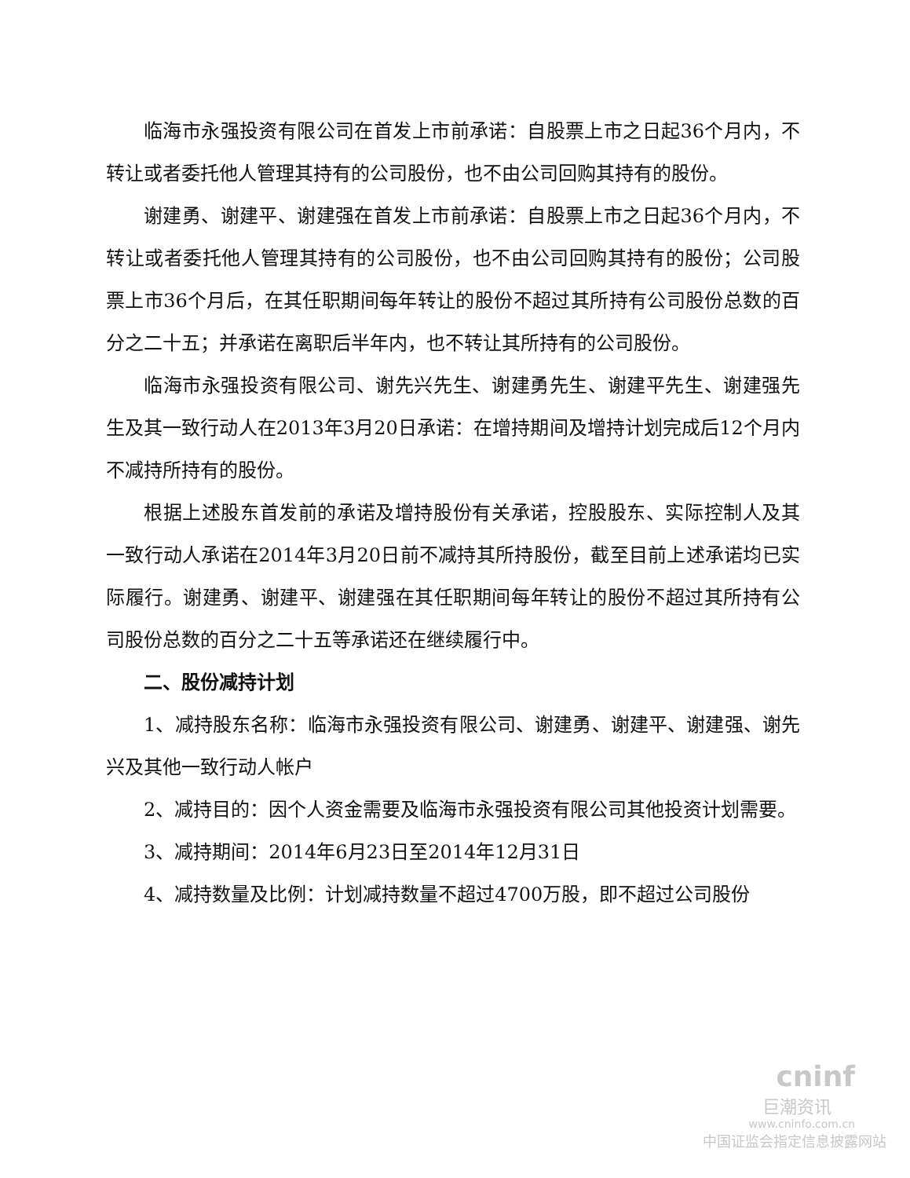临海市永强投资有限公司在首发上市前承诺：自股票上市之日起36个月内，不转让或者委托他人管理其持有的公司股份，也不由公司回购其持有的股份。
谢建勇、谢建平、谢建强在首发上市前承诺：自股票上市之日起36个月内，不转让或者委托他人管理其持有的公司股份，也不由公司回购其持有的股份；公司股票上市36个月后，在其任职期间每年转让的股份不超过其所持有公司股份总数的百分之二十五；并承诺在离职后半年内，也不转让其所持有的公司股份。
临海市永强投资有限公司、谢先兴先生、谢建勇先生、谢建平先生、谢建强先生及其一致行动人在2013年3月20日承诺：在增持期间及增持计划完成后12个月内不减持所持有的股份。
根据上述股东首发前的承诺及增持股份有关承诺，控股股东、实际控制人及其一致行动人承诺在2014年3月20日前不减持其所持股份，截至目前上述承诺均已实际履行。谢建勇、谢建平、谢建强在其任职期间每年转让的股份不超过其所持有公司股份总数的百分之二十五等承诺还在继续履行中。
二、股份减持计划
1、减持股东名称：临海市永强投资有限公司、谢建勇、谢建平、谢建强、谢先兴及其他一致行动人帐户
2、减持目的：因个人资金需要及临海市永强投资有限公司其他投资计划需要。
3、减持期间：2014年6月23日至2014年12月31日
4、减持数量及比例：计划减持数量不超过4700万股，即不超过公司股份
cninf
巨潮资讯
www.cninfo.com.cn
中国证监会指定信息披露网站